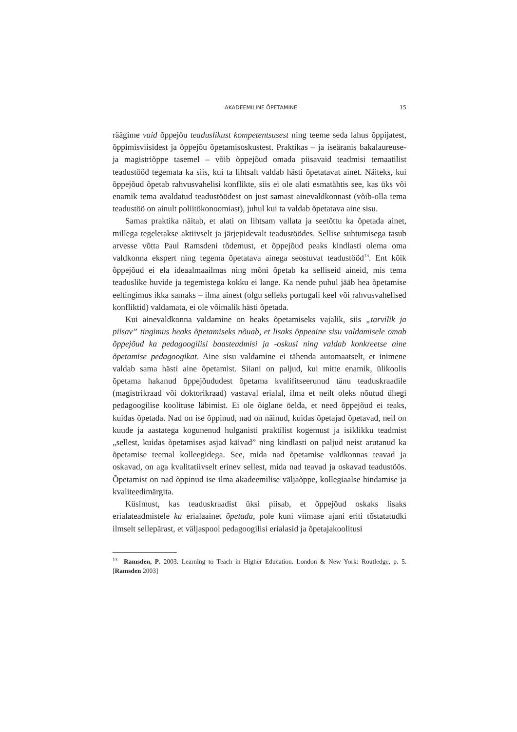AKADEEMILINE ÕPETAMINE 15
räägime vaid õppejõu teaduslikust kompetentsusest ning teeme seda lahus õppijatest, õppimisviisidest ja õppejõu õpetamisoskustest. Praktikas – ja iseäranis bakalaureuse- ja magistriõppe tasemel – võib õppejõud omada piisavaid teadmisi temaatilist teadustööd tegemata ka siis, kui ta lihtsalt valdab hästi õpetatavat ainet. Näiteks, kui õppejõud õpetab rahvusvahelisi konflikte, siis ei ole alati esmatähtis see, kas üks või enamik tema avaldatud teadustöödest on just samast ainevaldkonnast (võib-olla tema teadustöö on ainult poliitökonoomiast), juhul kui ta valdab õpetatava aine sisu.
Samas praktika näitab, et alati on lihtsam vallata ja seetõttu ka õpetada ainet, millega tegeletakse aktiivselt ja järjepidevalt teadustöödes. Sellise suhtumisega tasub arvesse võtta Paul Ramsdeni tõdemust, et õppejõud peaks kindlasti olema oma valdkonna ekspert ning tegema õpetatava ainega seostuvat teadustööd<sup>13</sup>. Ent kõik õppejõud ei ela ideaalmaailmas ning mõni õpetab ka selliseid aineid, mis tema teaduslike huvide ja tegemistega kokku ei lange. Ka nende puhul jääb hea õpetamise eeltingimus ikka samaks – ilma ainest (olgu selleks portugali keel või rahvusvahelised konfliktid) valdamata, ei ole võimalik hästi õpetada.
Kui ainevaldkonna valdamine on heaks õpetamiseks vajalik, siis „tarvilik ja piisav” tingimus heaks õpetamiseks nõuab, et lisaks õppeaine sisu valdamisele omab õppejõud ka pedagoogilisi baasteadmisi ja -oskusi ning valdab konkreetse aine õpetamise pedagoogikat. Aine sisu valdamine ei tähenda automaatselt, et inimene valdab sama hästi aine õpetamist. Siiani on paljud, kui mitte enamik, ülikoolis õpetama hakanud õppejõududest õpetama kvalifitseerunud tänu teaduskraadile (magistrikraad või doktorikraad) vastaval erialal, ilma et neilt oleks nõutud ühegi pedagoogilise koolituse läbimist. Ei ole õiglane öelda, et need õppejõud ei teaks, kuidas õpetada. Nad on ise õppinud, nad on näinud, kuidas õpetajad õpetavad, neil on kuude ja aastatega kogunenud hulganisti praktilist kogemust ja isiklikku teadmist „sellest, kuidas õpetamises asjad käivad” ning kindlasti on paljud neist arutanud ka õpetamise teemal kolleegidega. See, mida nad õpetamise valdkonnas teavad ja oskavad, on aga kvalitatiivselt erinev sellest, mida nad teavad ja oskavad teadustöös. Õpetamist on nad õppinud ise ilma akadeemilise väljaõppe, kollegiaalse hindamise ja kvaliteedimärgita.
Küsimust, kas teaduskraadist üksi piisab, et õppejõud oskaks lisaks erialateadmistele ka erialaainet õpetada, pole kuni viimase ajani eriti tõstatatudki ilmselt sellepärast, et väljaspool pedagoogilisi erialasid ja õpetajakoolitusi
<sup>13</sup> Ramsden, P. 2003. Learning to Teach in Higher Education. London & New York: Routledge, p. 5. [Ramsden 2003]